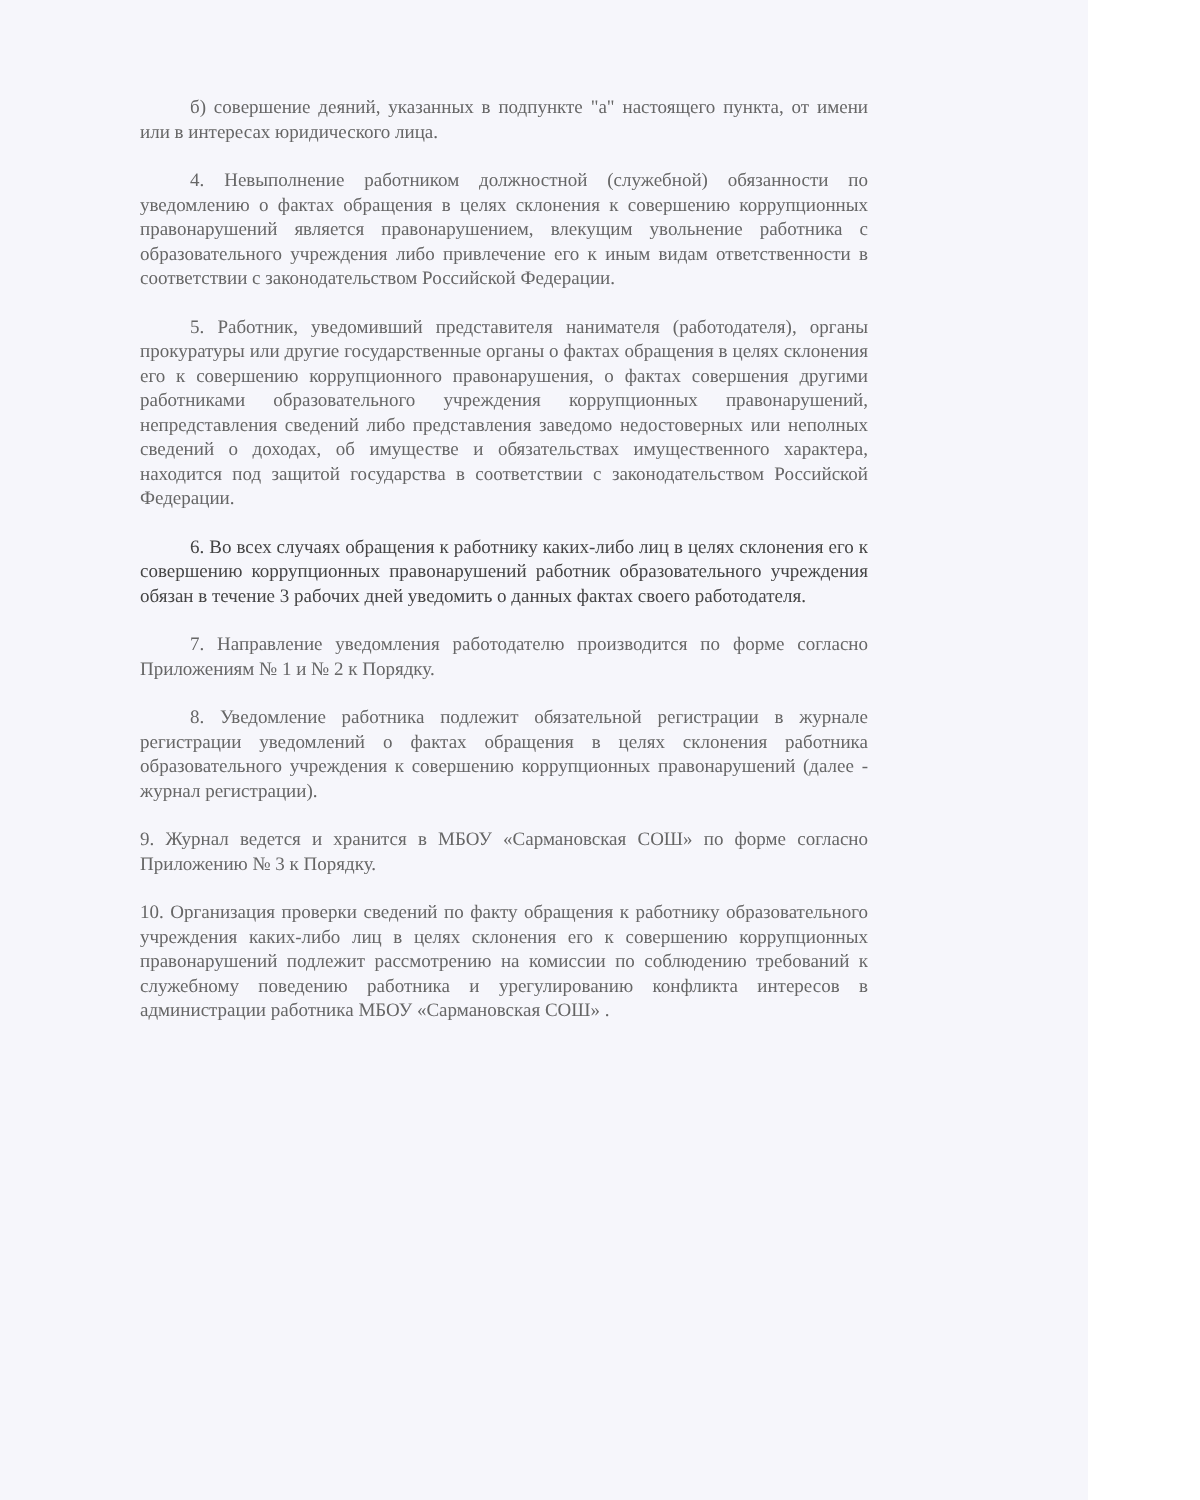б) совершение деяний, указанных в подпункте "а" настоящего пункта, от имени или в интересах юридического лица.
4. Невыполнение работником должностной (служебной) обязанности по уведомлению о фактах обращения в целях склонения к совершению коррупционных правонарушений является правонарушением, влекущим увольнение работника с образовательного учреждения либо привлечение его к иным видам ответственности в соответствии с законодательством Российской Федерации.
5. Работник, уведомивший представителя нанимателя (работодателя), органы прокуратуры или другие государственные органы о фактах обращения в целях склонения его к совершению коррупционного правонарушения, о фактах совершения другими работниками образовательного учреждения коррупционных правонарушений, непредставления сведений либо представления заведомо недостоверных или неполных сведений о доходах, об имуществе и обязательствах имущественного характера, находится под защитой государства в соответствии с законодательством Российской Федерации.
6. Во всех случаях обращения к работнику каких-либо лиц в целях склонения его к совершению коррупционных правонарушений работник образовательного учреждения обязан в течение 3 рабочих дней уведомить о данных фактах своего работодателя.
7. Направление уведомления работодателю производится по форме согласно Приложениям № 1 и № 2 к Порядку.
8. Уведомление работника подлежит обязательной регистрации в журнале регистрации уведомлений о фактах обращения в целях склонения работника образовательного учреждения к совершению коррупционных правонарушений (далее - журнал регистрации).
9. Журнал ведется и хранится в МБОУ «Сармановская СОШ» по форме согласно Приложению № 3 к Порядку.
10. Организация проверки сведений по факту обращения к работнику образовательного учреждения каких-либо лиц в целях склонения его к совершению коррупционных правонарушений подлежит рассмотрению на комиссии по соблюдению требований к служебному поведению работника и урегулированию конфликта интересов в администрации работника МБОУ «Сармановская СОШ» .